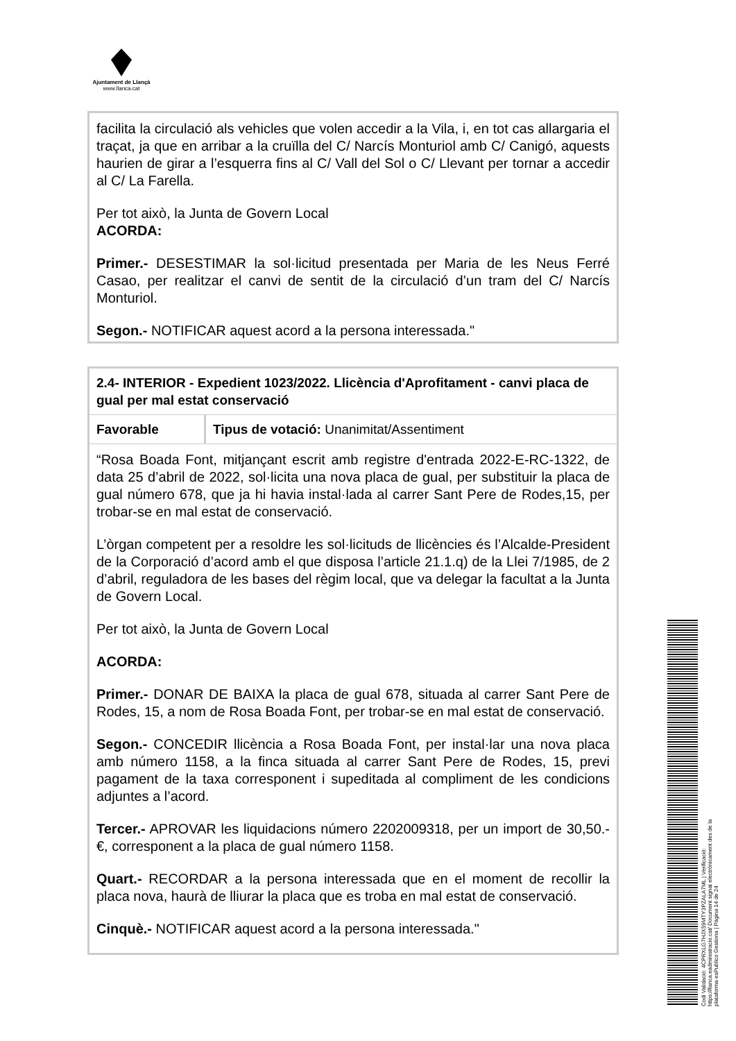Ajuntament de Llançà
www.llanca.cat
facilita la circulació als vehicles que volen accedir a la Vila, i, en tot cas allargaria el traçat, ja que en arribar a la cruïlla del C/ Narcís Monturiol amb C/ Canigó, aquests haurien de girar a l’esquerra fins al C/ Vall del Sol o C/ Llevant per tornar a accedir al C/ La Farella.
Per tot això, la Junta de Govern Local
ACORDA:
Primer.- DESESTIMAR la sol·licitud presentada per Maria de les Neus Ferré Casao, per realitzar el canvi de sentit de la circulació d’un tram del C/ Narcís Monturiol.
Segon.- NOTIFICAR aquest acord a la persona interessada."
| 2.4- INTERIOR - Expedient 1023/2022. Llicència d'Aprofitament - canvi placa de gual per mal estat conservació | |
| Favorable | Tipus de votació: Unanimitat/Assentiment |
“Rosa Boada Font, mitjançant escrit amb registre d'entrada 2022-E-RC-1322, de data 25 d’abril de 2022, sol·licita una nova placa de gual, per substituir la placa de gual número 678, que ja hi havia instal·lada al carrer Sant Pere de Rodes,15, per trobar-se en mal estat de conservació.
L’òrgan competent per a resoldre les sol·licituds de llicències és l’Alcalde-President de la Corporació d’acord amb el que disposa l’article 21.1.q) de la Llei 7/1985, de 2 d’abril, reguladora de les bases del règim local, que va delegar la facultat a la Junta de Govern Local.
Per tot això, la Junta de Govern Local
ACORDA:
Primer.- DONAR DE BAIXA la placa de gual 678, situada al carrer Sant Pere de Rodes, 15, a nom de Rosa Boada Font, per trobar-se en mal estat de conservació.
Segon.- CONCEDIR llicència a Rosa Boada Font, per instal·lar una nova placa amb número 1158, a la finca situada al carrer Sant Pere de Rodes, 15, previ pagament de la taxa corresponent i supeditada al compliment de les condicions adjuntes a l’acord.
Tercer.- APROVAR les liquidacions número 2202009318, per un import de 30,50.- €, corresponent a la placa de gual número 1158.
Quart.- RECORDAR a la persona interessada que en el moment de recollir la placa nova, haurà de lliurar la placa que es troba en mal estat de conservació.
Cinquè.- NOTIFICAR aquest acord a la persona interessada."
Codi Validació: 4CPRXLG7HJX59MTY3PZALA7ML | Verificació: https://llanca.eadministracio.cat/ Document signat electrònicament des de la plataforma esPublico Gestiona | Pàgina 14 de 24